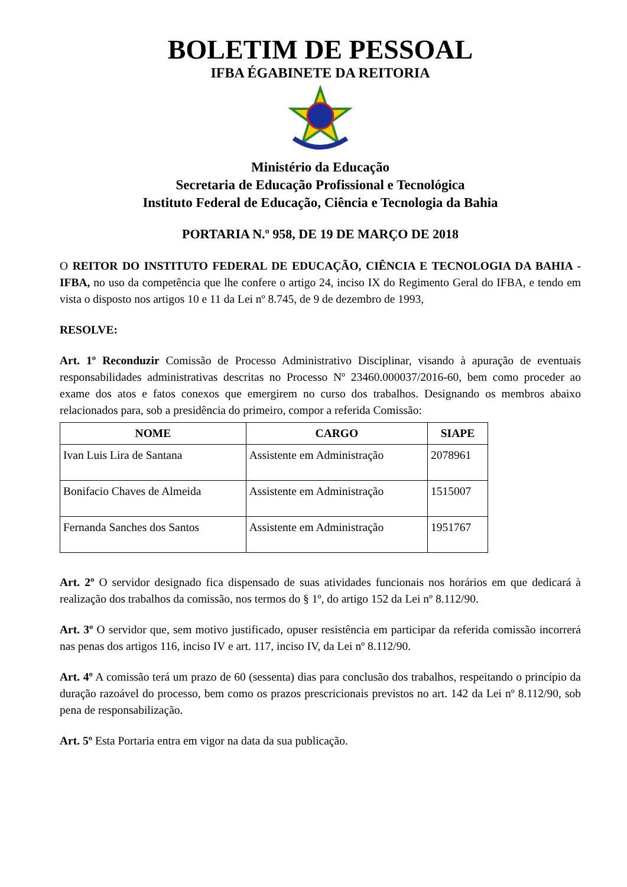BOLETIM DE PESSOAL
IFBA ÉGABINETE DA REITORIA
Ministério da Educação
Secretaria de Educação Profissional e Tecnológica
Instituto Federal de Educação, Ciência e Tecnologia da Bahia
PORTARIA N.º 958, DE 19 DE MARÇO DE 2018
O REITOR DO INSTITUTO FEDERAL DE EDUCAÇÃO, CIÊNCIA E TECNOLOGIA DA BAHIA - IFBA, no uso da competência que lhe confere o artigo 24, inciso IX do Regimento Geral do IFBA, e tendo em vista o disposto nos artigos 10 e 11 da Lei nº 8.745, de 9 de dezembro de 1993,
RESOLVE:
Art. 1º Reconduzir Comissão de Processo Administrativo Disciplinar, visando à apuração de eventuais responsabilidades administrativas descritas no Processo Nº 23460.000037/2016-60, bem como proceder ao exame dos atos e fatos conexos que emergirem no curso dos trabalhos. Designando os membros abaixo relacionados para, sob a presidência do primeiro, compor a referida Comissão:
| NOME | CARGO | SIAPE |
| --- | --- | --- |
| Ivan Luis Lira de Santana | Assistente em Administração | 2078961 |
| Bonifacio Chaves de Almeida | Assistente em Administração | 1515007 |
| Fernanda Sanches dos Santos | Assistente em Administração | 1951767 |
Art. 2º O servidor designado fica dispensado de suas atividades funcionais nos horários em que dedicará à realização dos trabalhos da comissão, nos termos do § 1º, do artigo 152 da Lei nº 8.112/90.
Art. 3º O servidor que, sem motivo justificado, opuser resistência em participar da referida comissão incorrerá nas penas dos artigos 116, inciso IV e art. 117, inciso IV, da Lei nº 8.112/90.
Art. 4º A comissão terá um prazo de 60 (sessenta) dias para conclusão dos trabalhos, respeitando o princípio da duração razoável do processo, bem como os prazos prescricionais previstos no art. 142 da Lei nº 8.112/90, sob pena de responsabilização.
Art. 5º Esta Portaria entra em vigor na data da sua publicação.